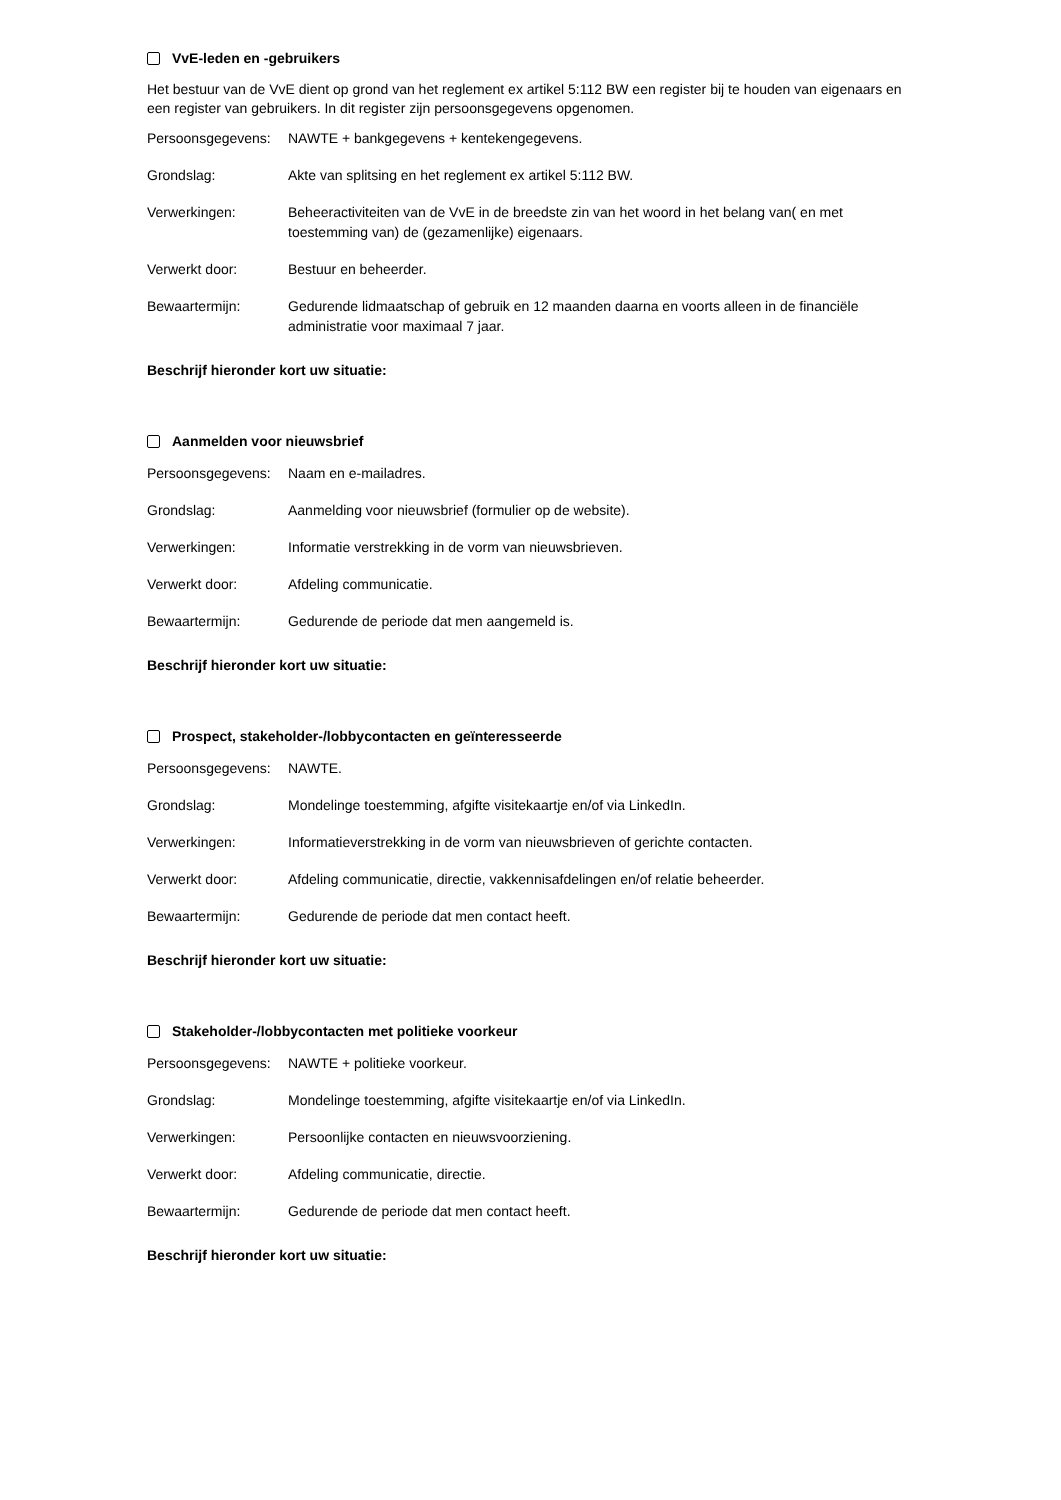VvE-leden en -gebruikers
Het bestuur van de VvE dient op grond van het reglement ex artikel 5:112 BW een register bij te houden van eigenaars en een register van gebruikers. In dit register zijn persoonsgegevens opgenomen.
Persoonsgegevens:
NAWTE + bankgegevens + kentekengegevens.
Grondslag: Akte van splitsing en het reglement ex artikel 5:112 BW.
Verwerkingen: Beheeractiviteiten van de VvE in de breedste zin van het woord in het belang van( en met toestemming van) de (gezamenlijke) eigenaars.
Verwerkt door: Bestuur en beheerder.
Bewaartermijn: Gedurende lidmaatschap of gebruik en 12 maanden daarna en voorts alleen in de financiële administratie voor maximaal 7 jaar.
Beschrijf hieronder kort uw situatie:
Aanmelden voor nieuwsbrief
Persoonsgegevens:
Naam en e-mailadres.
Grondslag: Aanmelding voor nieuwsbrief (formulier op de website).
Verwerkingen: Informatie verstrekking in de vorm van nieuwsbrieven.
Verwerkt door: Afdeling communicatie.
Bewaartermijn: Gedurende de periode dat men aangemeld is.
Beschrijf hieronder kort uw situatie:
Prospect, stakeholder-/lobbycontacten en geïnteresseerde
Persoonsgegevens:
NAWTE.
Grondslag: Mondelinge toestemming, afgifte visitekaartje en/of via LinkedIn.
Verwerkingen: Informatieverstrekking in de vorm van nieuwsbrieven of gerichte contacten.
Verwerkt door: Afdeling communicatie, directie, vakkennisafdelingen en/of relatie beheerder.
Bewaartermijn: Gedurende de periode dat men contact heeft.
Beschrijf hieronder kort uw situatie:
Stakeholder-/lobbycontacten met politieke voorkeur
Persoonsgegevens:
NAWTE + politieke voorkeur.
Grondslag: Mondelinge toestemming, afgifte visitekaartje en/of via LinkedIn.
Verwerkingen: Persoonlijke contacten en nieuwsvoorziening.
Verwerkt door: Afdeling communicatie, directie.
Bewaartermijn: Gedurende de periode dat men contact heeft.
Beschrijf hieronder kort uw situatie: